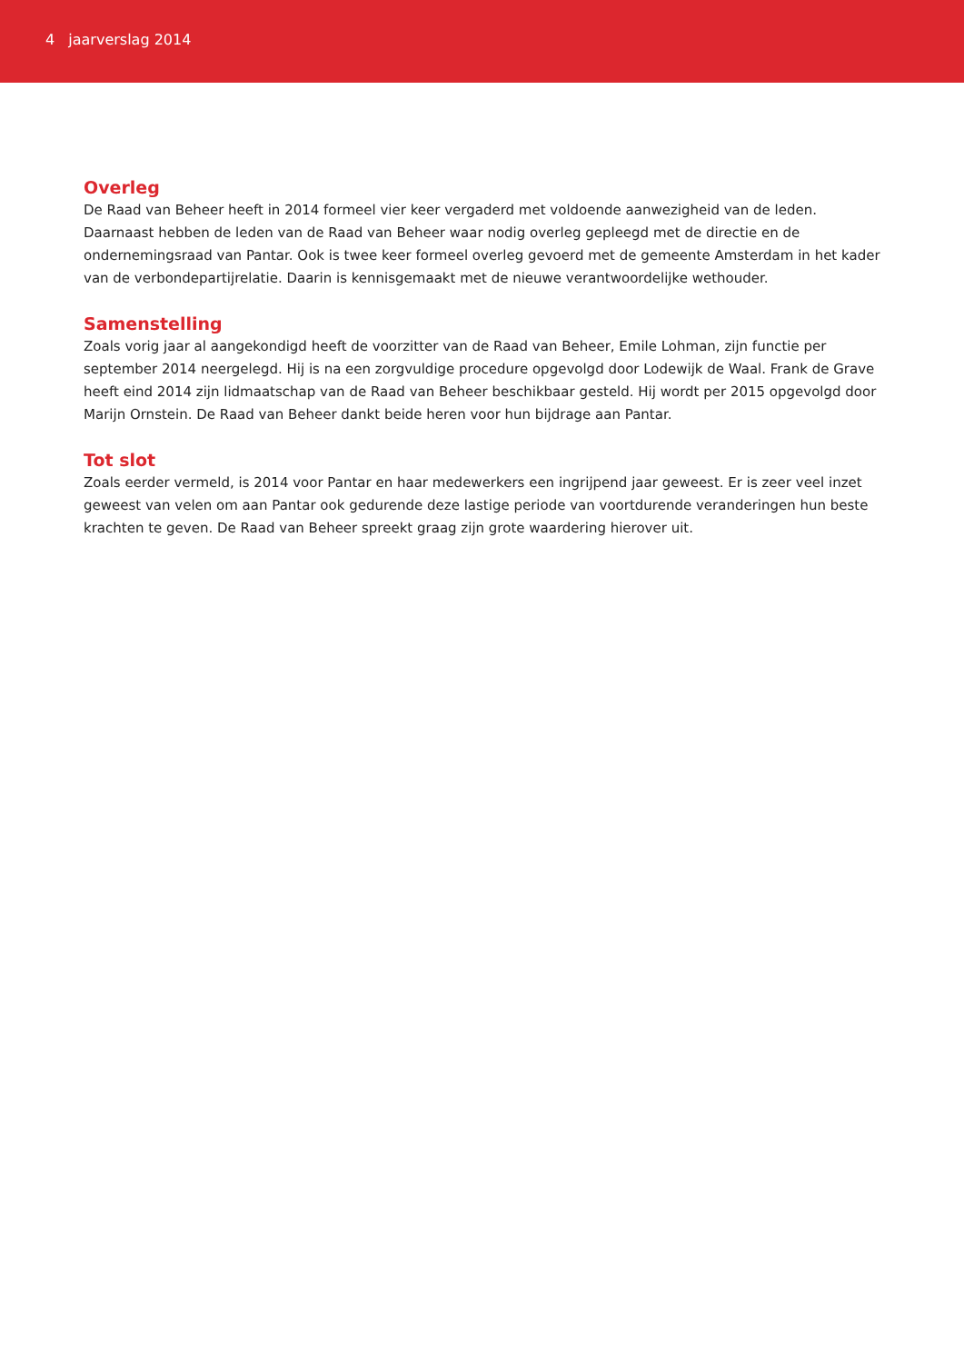4 jaarverslag 2014
Overleg
De Raad van Beheer heeft in 2014 formeel vier keer vergaderd met voldoende aanwezigheid van de leden. Daarnaast hebben de leden van de Raad van Beheer waar nodig overleg gepleegd met de directie en de ondernemingsraad van Pantar. Ook is twee keer formeel overleg gevoerd met de gemeente Amsterdam in het kader van de verbondepartijrelatie. Daarin is kennisgemaakt met de nieuwe verantwoordelijke wethouder.
Samenstelling
Zoals vorig jaar al aangekondigd heeft de voorzitter van de Raad van Beheer, Emile Lohman, zijn functie per september 2014 neergelegd. Hij is na een zorgvuldige procedure opgevolgd door Lodewijk de Waal. Frank de Grave heeft eind 2014 zijn lidmaatschap van de Raad van Beheer beschikbaar gesteld. Hij wordt per 2015 opgevolgd door Marijn Ornstein. De Raad van Beheer dankt beide heren voor hun bijdrage aan Pantar.
Tot slot
Zoals eerder vermeld, is 2014 voor Pantar en haar medewerkers een ingrijpend jaar geweest. Er is zeer veel inzet geweest van velen om aan Pantar ook gedurende deze lastige periode van voortdurende veranderingen hun beste krachten te geven. De Raad van Beheer spreekt graag zijn grote waardering hierover uit.